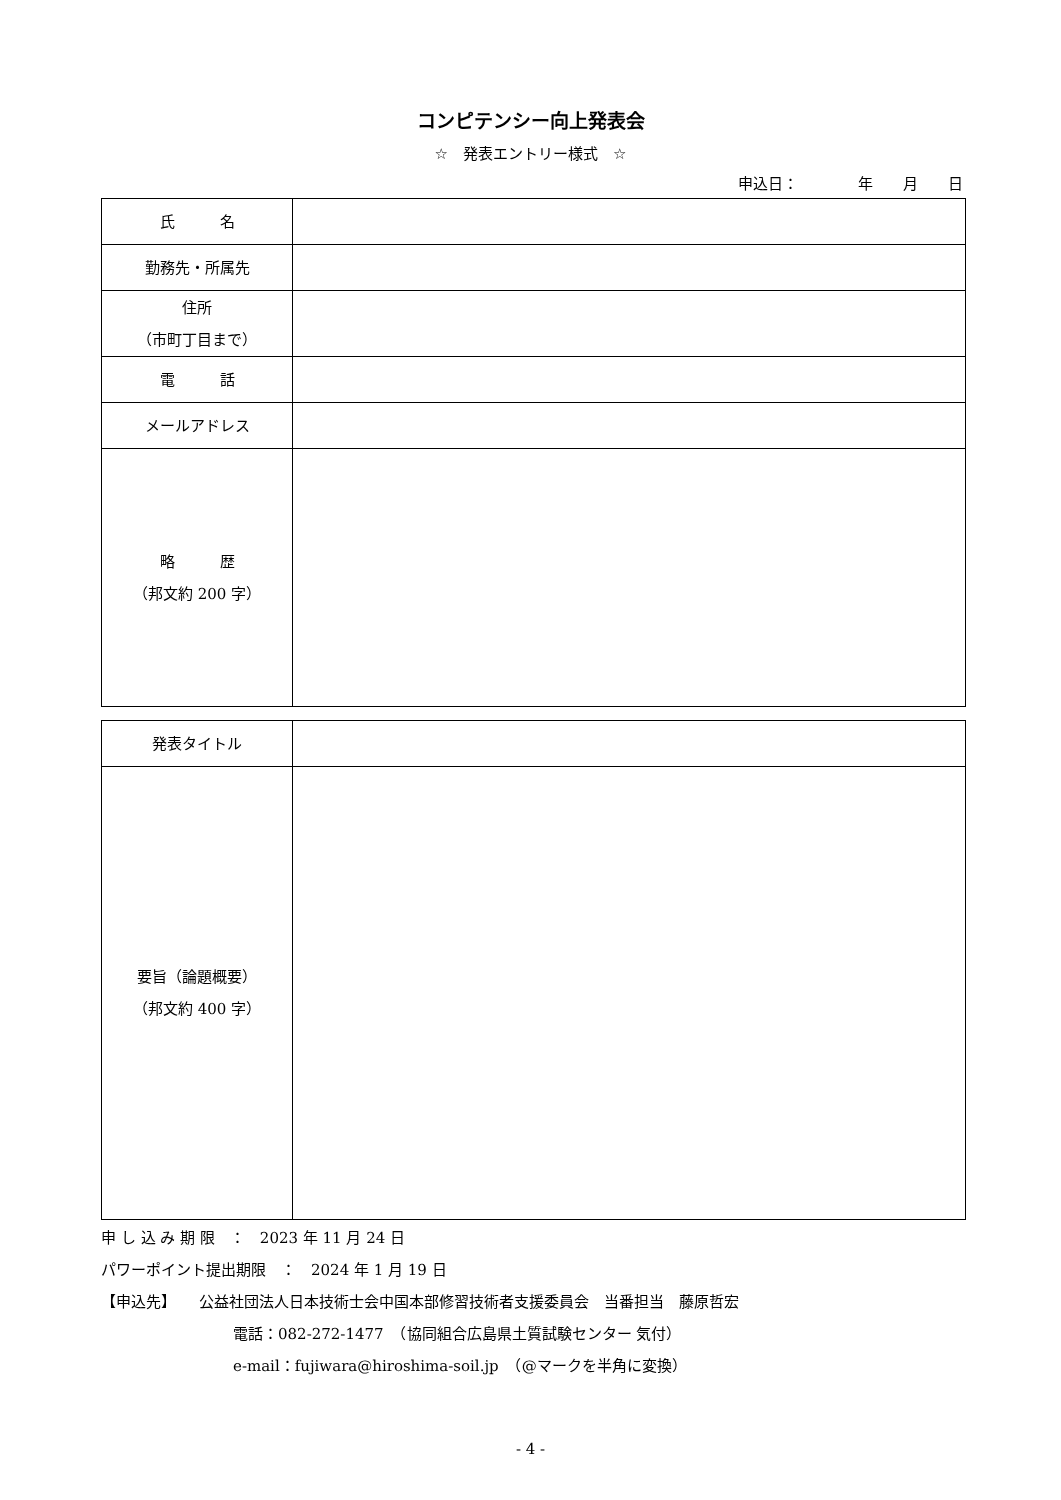コンピテンシー向上発表会
☆　発表エントリー様式　☆
申込日：　　　　年　　月　　日
| 氏 名 | |
| 勤務先・所属先 | |
| 住所 （市町丁目まで） | |
| 電 話 | |
| メールアドレス | |
| 略 歴 （邦文約 200 字） | |
| 発表タイトル | |
| 要旨（論題概要） （邦文約 400 字） | |
申 し 込 み 期 限　：　2023 年 11 月 24 日
パワーポイント提出期限　：　2024 年 1 月 19 日
【申込先】　　公益社団法人日本技術士会中国本部修習技術者支援委員会　当番担当　藤原哲宏
電話：082-272-1477　（協同組合広島県土質試験センター 気付）
e-mail：fujiwara@hiroshima-soil.jp　（@マークを半角に変換）
- 4 -